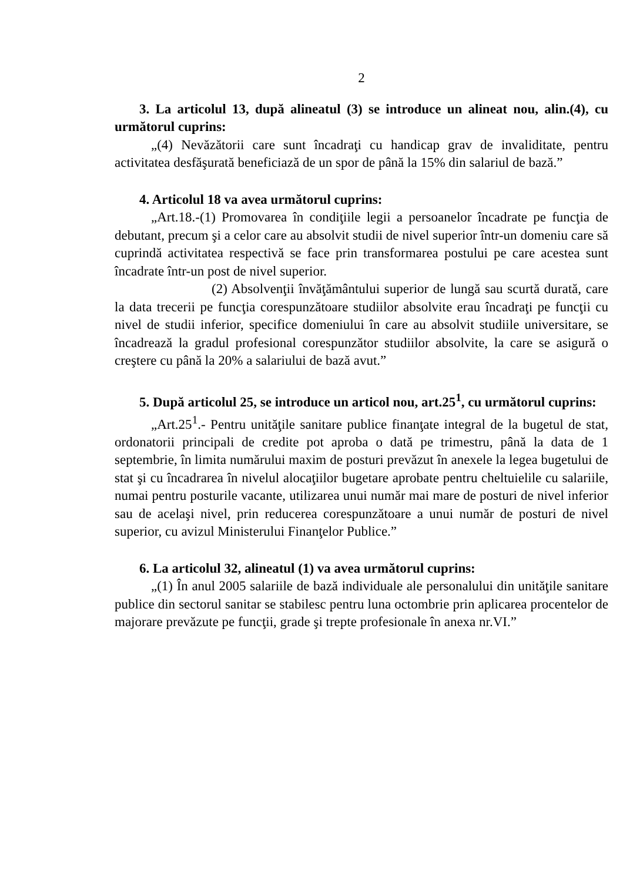2
3. La articolul 13, după alineatul (3) se introduce un alineat nou, alin.(4), cu următorul cuprins:
„(4) Nevăzătorii care sunt încadraţi cu handicap grav de invaliditate, pentru activitatea desfăşurată beneficiază de un spor de până la 15% din salariul de bază.”
4. Articolul 18 va avea următorul cuprins:
„Art.18.-(1) Promovarea în condiţiile legii a persoanelor încadrate pe funcţia de debutant, precum şi a celor care au absolvit studii de nivel superior într-un domeniu care să cuprindă activitatea respectivă se face prin transformarea postului pe care acestea sunt încadrate într-un post de nivel superior.
(2) Absolvenţii învăţământului superior de lungă sau scurtă durată, care la data trecerii pe funcţia corespunzătoare studiilor absolvite erau încadraţi pe funcţii cu nivel de studii inferior, specifice domeniului în care au absolvit studiile universitare, se încadrează la gradul profesional corespunzător studiilor absolvite, la care se asigură o creştere cu până la 20% a salariului de bază avut.”
5. După articolul 25, se introduce un articol nou, art.25<sup>1</sup>, cu următorul cuprins:
„Art.25<sup>1</sup>.- Pentru unităţile sanitare publice finanţate integral de la bugetul de stat, ordonatorii principali de credite pot aproba o dată pe trimestru, până la data de 1 septembrie, în limita numărului maxim de posturi prevăzut în anexele la legea bugetului de stat şi cu încadrarea în nivelul alocaţiilor bugetare aprobate pentru cheltuielile cu salariile, numai pentru posturile vacante, utilizarea unui număr mai mare de posturi de nivel inferior sau de acelaşi nivel, prin reducerea corespunzătoare a unui număr de posturi de nivel superior, cu avizul Ministerului Finanţelor Publice.”
6. La articolul 32, alineatul (1) va avea următorul cuprins:
„(1) În anul 2005 salariile de bază individuale ale personalului din unităţile sanitare publice din sectorul sanitar se stabilesc pentru luna octombrie prin aplicarea procentelor de majorare prevăzute pe funcţii, grade şi trepte profesionale în anexa nr.VI.”